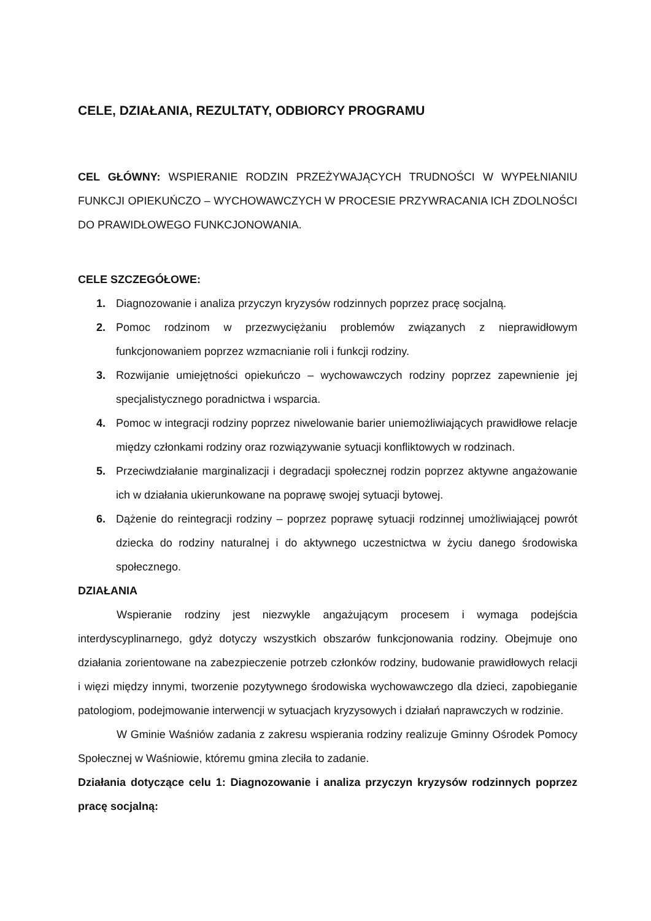CELE, DZIAŁANIA, REZULTATY, ODBIORCY PROGRAMU
CEL GŁÓWNY: WSPIERANIE RODZIN PRZEŻYWAJĄCYCH TRUDNOŚCI W WYPEŁNIANIU FUNKCJI OPIEKUŃCZO – WYCHOWAWCZYCH W PROCESIE PRZYWRACANIA ICH ZDOLNOŚCI DO PRAWIDŁOWEGO FUNKCJONOWANIA.
CELE SZCZEGÓŁOWE:
1. Diagnozowanie i analiza przyczyn kryzysów rodzinnych poprzez pracę socjalną.
2. Pomoc rodzinom w przezwyciężaniu problemów związanych z nieprawidłowym funkcjonowaniem poprzez wzmacnianie roli i funkcji rodziny.
3. Rozwijanie umiejętności opiekuńczo – wychowawczych rodziny poprzez zapewnienie jej specjalistycznego poradnictwa i wsparcia.
4. Pomoc w integracji rodziny poprzez niwelowanie barier uniemożliwiających prawidłowe relacje między członkami rodziny oraz rozwiązywanie sytuacji konfliktowych w rodzinach.
5. Przeciwdziałanie marginalizacji i degradacji społecznej rodzin poprzez aktywne angażowanie ich w działania ukierunkowane na poprawę swojej sytuacji bytowej.
6. Dążenie do reintegracji rodziny – poprzez poprawę sytuacji rodzinnej umożliwiającej powrót dziecka do rodziny naturalnej i do aktywnego uczestnictwa w życiu danego środowiska społecznego.
DZIAŁANIA
Wspieranie rodziny jest niezwykle angażującym procesem i wymaga podejścia interdyscyplinarnego, gdyż dotyczy wszystkich obszarów funkcjonowania rodziny. Obejmuje ono działania zorientowane na zabezpieczenie potrzeb członków rodziny, budowanie prawidłowych relacji i więzi między innymi, tworzenie pozytywnego środowiska wychowawczego dla dzieci, zapobieganie patologiom, podejmowanie interwencji w sytuacjach kryzysowych i działań naprawczych w rodzinie.
W Gminie Waśniów zadania z zakresu wspierania rodziny realizuje Gminny Ośrodek Pomocy Społecznej w Waśniowie, któremu gmina zleciła to zadanie.
Działania dotyczące celu 1: Diagnozowanie i analiza przyczyn kryzysów rodzinnych poprzez pracę socjalną: